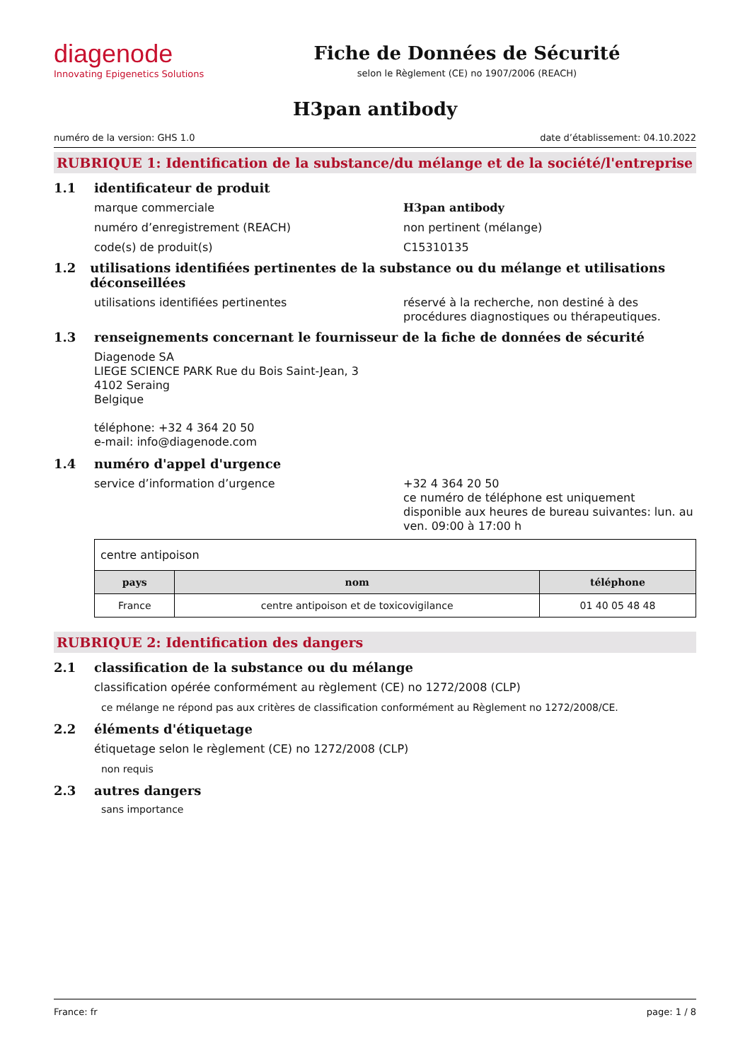diagenode
Innovating Epigenetics Solutions
Fiche de Données de Sécurité
selon le Règlement (CE) no 1907/2006 (REACH)
H3pan antibody
numéro de la version: GHS 1.0 date d’établissement: 04.10.2022
RUBRIQUE 1: Identification de la substance/du mélange et de la société/l'entreprise
1.1 identificateur de produit
marque commerciale H3pan antibody
numéro d’enregistrement (REACH) non pertinent (mélange)
code(s) de produit(s) C15310135
1.2 utilisations identifiées pertinentes de la substance ou du mélange et utilisations déconseillées
utilisations identifiées pertinentes réservé à la recherche, non destiné à des procédures diagnostiques ou thérapeutiques.
1.3 renseignements concernant le fournisseur de la fiche de données de sécurité
Diagenode SA
LIEGE SCIENCE PARK Rue du Bois Saint-Jean, 3
4102 Seraing
Belgique
téléphone: +32 4 364 20 50
e-mail: info@diagenode.com
1.4 numéro d'appel d'urgence
service d’information d’urgence +32 4 364 20 50
ce numéro de téléphone est uniquement disponible aux heures de bureau suivantes: lun. au ven. 09:00 à 17:00 h
| centre antipoison | | |
| pays | nom | téléphone |
| France | centre antipoison et de toxicovigilance | 01 40 05 48 48 |
RUBRIQUE 2: Identification des dangers
2.1 classification de la substance ou du mélange
classification opérée conformément au règlement (CE) no 1272/2008 (CLP)
ce mélange ne répond pas aux critères de classification conformément au Règlement no 1272/2008/CE.
2.2 éléments d'étiquetage
étiquetage selon le règlement (CE) no 1272/2008 (CLP)
non requis
2.3 autres dangers
sans importance
France: fr page: 1 / 8